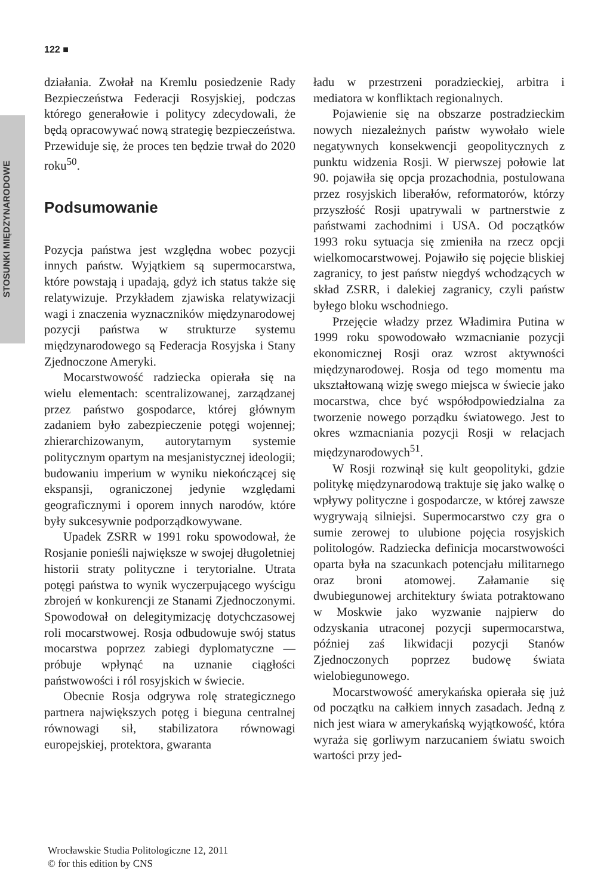STOSUNKI MIĘDZYNARODOWE
122 ■
działania. Zwołał na Kremlu posiedzenie Rady Bezpieczeństwa Federacji Rosyjskiej, podczas którego generałowie i politycy zdecydowali, że będą opracowywać nową strategię bezpieczeństwa. Przewiduje się, że proces ten będzie trwał do 2020 roku<sup>50</sup>.
Podsumowanie
Pozycja państwa jest względna wobec pozycji innych państw. Wyjątkiem są supermocarstwa, które powstają i upadają, gdyż ich status także się relatywizuje. Przykładem zjawiska relatywizacji wagi i znaczenia wyznaczników międzynarodowej pozycji państwa w strukturze systemu międzynarodowego są Federacja Rosyjska i Stany Zjednoczone Ameryki.
Mocarstwowość radziecka opierała się na wielu elementach: scentralizowanej, zarządzanej przez państwo gospodarce, której głównym zadaniem było zabezpieczenie potęgi wojennej; zhierarchizowanym, autorytarnym systemie politycznym opartym na mesjanistycznej ideologii; budowaniu imperium w wyniku niekończącej się ekspansji, ograniczonej jedynie względami geograficznymi i oporem innych narodów, które były sukcesywnie podporządkowywane.
Upadek ZSRR w 1991 roku spowodował, że Rosjanie ponieśli największe w swojej długoletniej historii straty polityczne i terytorialne. Utrata potęgi państwa to wynik wyczerpującego wyścigu zbrojeń w konkurencji ze Stanami Zjednoczonymi. Spowodował on delegitymizację dotychczasowej roli mocarstwowej. Rosja odbudowuje swój status mocarstwa poprzez zabiegi dyplomatyczne — próbuje wpłynąć na uznanie ciągłości państwowości i ról rosyjskich w świecie.
Obecnie Rosja odgrywa rolę strategicznego partnera największych potęg i bieguna centralnej równowagi sił, stabilizatora równowagi europejskiej, protektora, gwaranta
ładu w przestrzeni poradzieckiej, arbitra i mediatora w konfliktach regionalnych.
Pojawienie się na obszarze postradzieckim nowych niezależnych państw wywołało wiele negatywnych konsekwencji geopolitycznych z punktu widzenia Rosji. W pierwszej połowie lat 90. pojawiła się opcja prozachodnia, postulowana przez rosyjskich liberałów, reformatorów, którzy przyszłość Rosji upatrywali w partnerstwie z państwami zachodnimi i USA. Od początków 1993 roku sytuacja się zmieniła na rzecz opcji wielkomocarstwowej. Pojawiło się pojęcie bliskiej zagranicy, to jest państw niegdyś wchodzących w skład ZSRR, i dalekiej zagranicy, czyli państw byłego bloku wschodniego.
Przejęcie władzy przez Władimira Putina w 1999 roku spowodowało wzmacnianie pozycji ekonomicznej Rosji oraz wzrost aktywności międzynarodowej. Rosja od tego momentu ma ukształtowaną wizję swego miejsca w świecie jako mocarstwa, chce być współodpowiedzialna za tworzenie nowego porządku światowego. Jest to okres wzmacniania pozycji Rosji w relacjach międzynarodowych<sup>51</sup>.
W Rosji rozwinął się kult geopolityki, gdzie politykę międzynarodową traktuje się jako walkę o wpływy polityczne i gospodarcze, w której zawsze wygrywają silniejsi. Supermocarstwo czy gra o sumie zerowej to ulubione pojęcia rosyjskich politologów. Radziecka definicja mocarstwowości oparta była na szacunkach potencjału militarnego oraz broni atomowej. Załamanie się dwubiegunowej architektury świata potraktowano w Moskwie jako wyzwanie najpierw do odzyskania utraconej pozycji supermocarstwa, później zaś likwidacji pozycji Stanów Zjednoczonych poprzez budowę świata wielobiegunowego.
Mocarstwowość amerykańska opierała się już od początku na całkiem innych zasadach. Jedną z nich jest wiara w amerykańską wyjątkowość, która wyraża się gorliwym narzucaniem światu swoich wartości przy jed-
Wrocławskie Studia Politologiczne 12, 2011
© for this edition by CNS